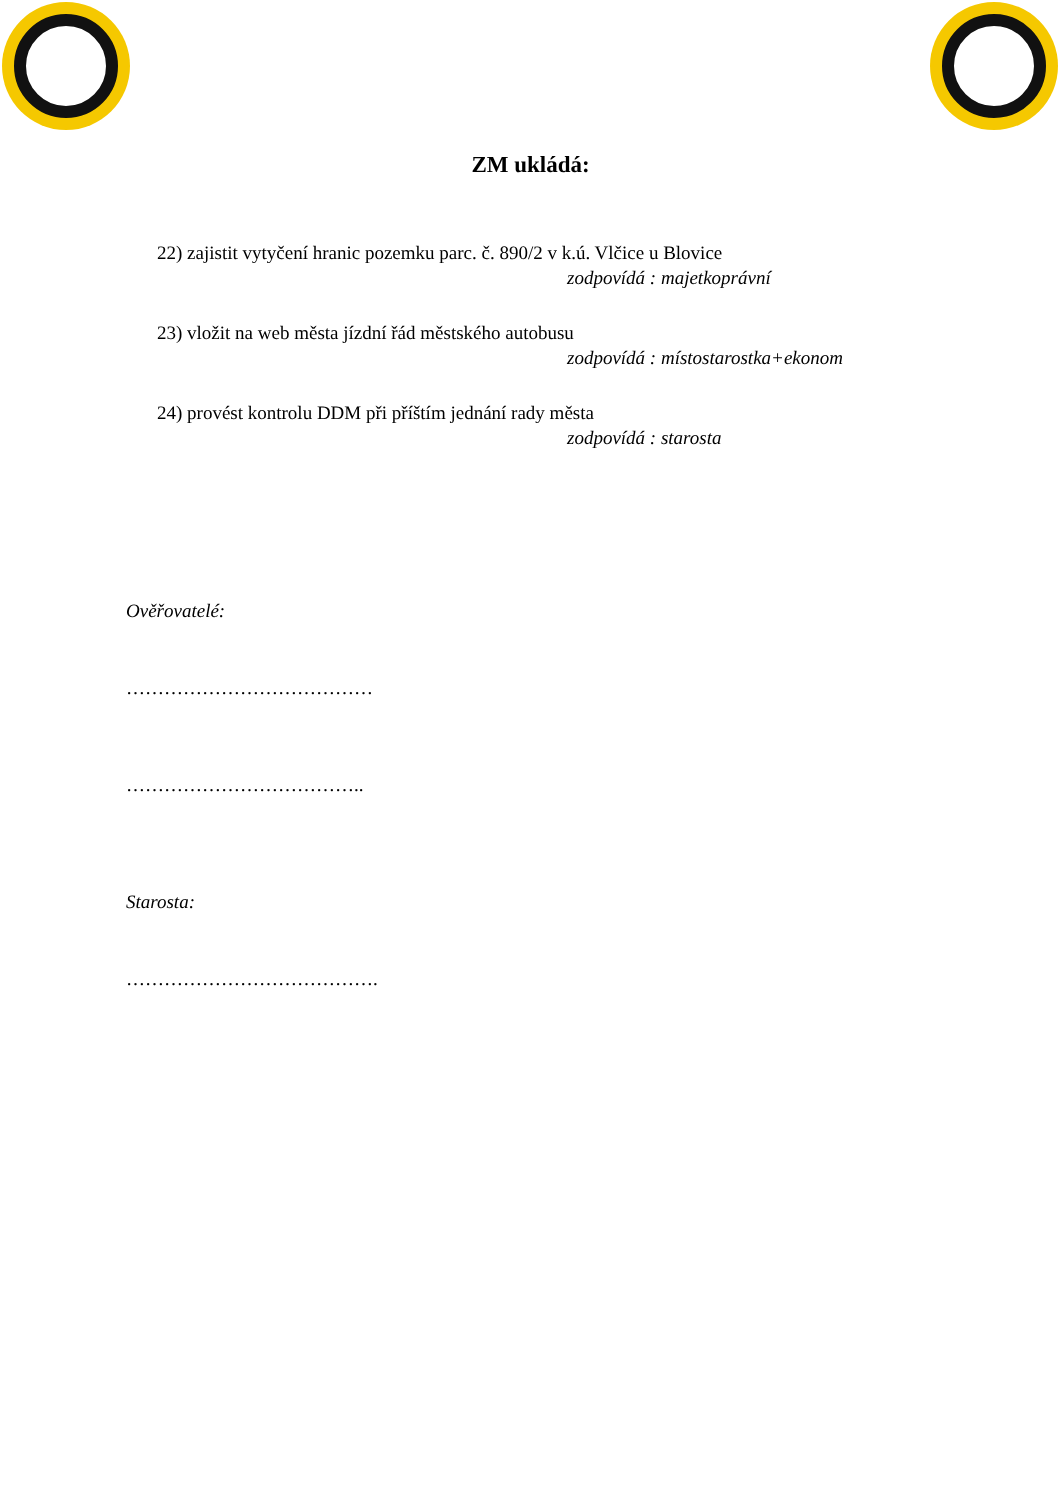ZM ukládá:
22) zajistit vytyčení hranic pozemku parc. č. 890/2 v k.ú. Vlčice u Blovice
zodpovídá : majetkoprávní
23) vložit na web města jízdní řád městského autobusu
zodpovídá : místostarostka+ekonom
24) provést kontrolu DDM při příštím jednání rady města
zodpovídá : starosta
Ověřovatelé:
…………………………………
………………………………..
Starosta:
………………………………….